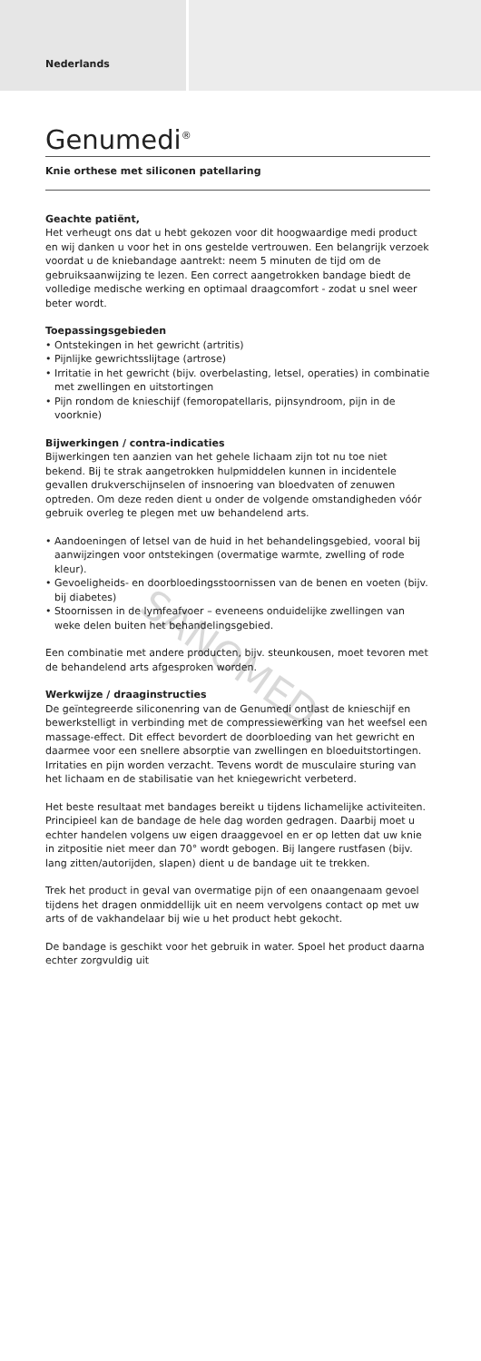Nederlands
Genumedi<sup>®</sup>
Knie orthese met siliconen patellaring
Geachte patiënt,
Het verheugt ons dat u hebt gekozen voor dit hoogwaardige medi product en wij danken u voor het in ons gestelde vertrouwen. Een belangrijk verzoek voordat u de kniebandage aantrekt: neem 5 minuten de tijd om de gebruiksaanwijzing te lezen. Een correct aangetrokken bandage biedt de volledige medische werking en optimaal draagcomfort - zodat u snel weer beter wordt.
Toepassingsgebieden
• Ontstekingen in het gewricht (artritis)
• Pijnlijke gewrichtsslijtage (artrose)
• Irritatie in het gewricht (bijv. overbelasting, letsel, operaties) in combinatie met zwellingen en uitstortingen
• Pijn rondom de knieschijf (femoropatellaris, pijnsyndroom, pijn in de voorknie)
Bijwerkingen / contra-indicaties
Bijwerkingen ten aanzien van het gehele lichaam zijn tot nu toe niet bekend. Bij te strak aangetrokken hulpmiddelen kunnen in incidentele gevallen drukverschijnselen of insnoering van bloedvaten of zenuwen optreden. Om deze reden dient u onder de volgende omstandigheden vóór gebruik overleg te plegen met uw behandelend arts.
• Aandoeningen of letsel van de huid in het behandelingsgebied, vooral bij aanwijzingen voor ontstekingen (overmatige warmte, zwelling of rode kleur).
• Gevoeligheids- en doorbloedingsstoornissen van de benen en voeten (bijv. bij diabetes)
• Stoornissen in de lymfeafvoer – eveneens onduidelijke zwellingen van weke delen buiten het behandelingsgebied.
Een combinatie met andere producten, bijv. steunkousen, moet tevoren met de behandelend arts afgesproken worden.
Werkwijze / draaginstructies
De geïntegreerde siliconenring van de Genumedi ontlast de knieschijf en bewerkstelligt in verbinding met de compressiewerking van het weefsel een massage-effect. Dit effect bevordert de doorbloeding van het gewricht en daarmee voor een snellere absorptie van zwellingen en bloeduitstortingen. Irritaties en pijn worden verzacht. Tevens wordt de musculaire sturing van het lichaam en de stabilisatie van het kniegewricht verbeterd.
Het beste resultaat met bandages bereikt u tijdens lichamelijke activiteiten. Principieel kan de bandage de hele dag worden gedragen. Daarbij moet u echter handelen volgens uw eigen draaggevoel en er op letten dat uw knie in zitpositie niet meer dan 70° wordt gebogen. Bij langere rustfasen (bijv. lang zitten/autorijden, slapen) dient u de bandage uit te trekken.
Trek het product in geval van overmatige pijn of een onaangenaam gevoel tijdens het dragen onmiddellijk uit en neem vervolgens contact op met uw arts of de vakhandelaar bij wie u het product hebt gekocht.
De bandage is geschikt voor het gebruik in water. Spoel het product daarna echter zorgvuldig uit
SANOMED